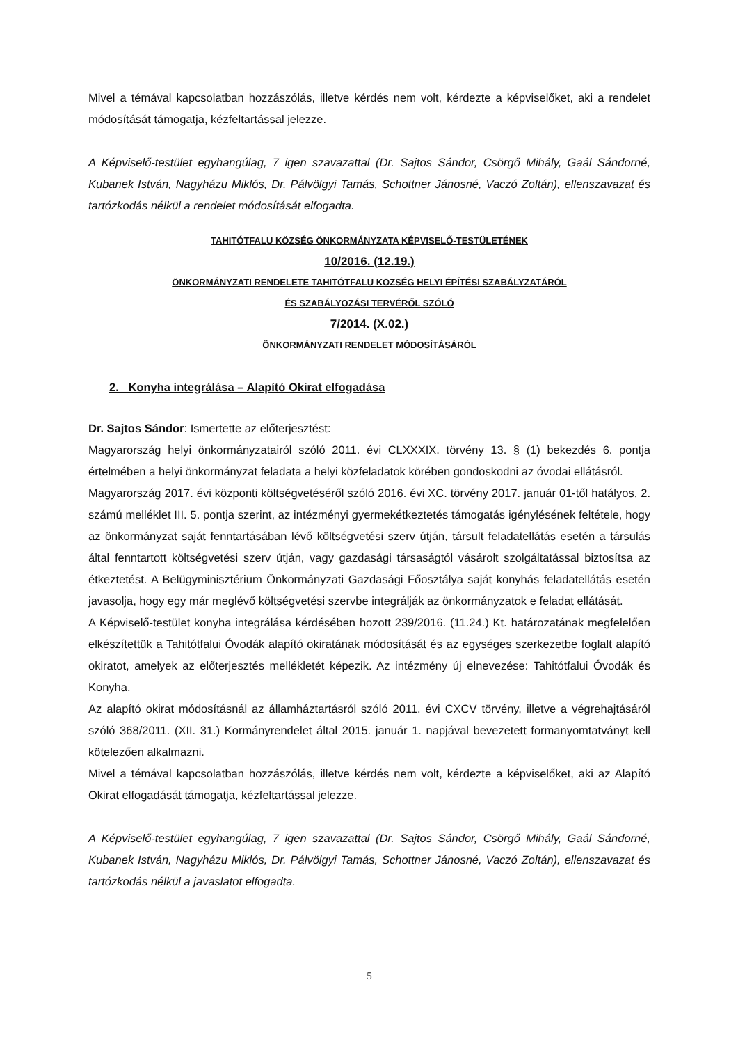Mivel a témával kapcsolatban hozzászólás, illetve kérdés nem volt, kérdezte a képviselőket, aki a rendelet módosítását támogatja, kézfeltartással jelezze.
A Képviselő-testület egyhangúlag, 7 igen szavazattal (Dr. Sajtos Sándor, Csörgő Mihály, Gaál Sándorné, Kubanek István, Nagyházu Miklós, Dr. Pálvölgyi Tamás, Schottner Jánosné, Vaczó Zoltán), ellenszavazat és tartózkodás nélkül a rendelet módosítását elfogadta.
TAHITÓTFALU KÖZSÉG ÖNKORMÁNYZATA KÉPVISELŐ-TESTÜLETÉNEK
10/2016. (12.19.)
ÖNKORMÁNYZATI RENDELETE TAHITÓTFALU KÖZSÉG HELYI ÉPÍTÉSI SZABÁLYZATÁRÓL
ÉS SZABÁLYOZÁSI TERVÉRŐL SZÓLÓ
7/2014. (X.02.)
ÖNKORMÁNYZATI RENDELET MÓDOSÍTÁSÁRÓL
2. Konyha integrálása – Alapító Okirat elfogadása
Dr. Sajtos Sándor: Ismertette az előterjesztést:
Magyarország helyi önkormányzatairól szóló 2011. évi CLXXXIX. törvény 13. § (1) bekezdés 6. pontja értelmében a helyi önkormányzat feladata a helyi közfeladatok körében gondoskodni az óvodai ellátásról.
Magyarország 2017. évi központi költségvetéséről szóló 2016. évi XC. törvény 2017. január 01-től hatályos, 2. számú melléklet III. 5. pontja szerint, az intézményi gyermekétkeztetés támogatás igénylésének feltétele, hogy az önkormányzat saját fenntartásában lévő költségvetési szerv útján, társult feladatellátás esetén a társulás által fenntartott költségvetési szerv útján, vagy gazdasági társaságtól vásárolt szolgáltatással biztosítsa az étkeztetést. A Belügyminisztérium Önkormányzati Gazdasági Főosztálya saját konyhás feladatellátás esetén javasolja, hogy egy már meglévő költségvetési szervbe integrálják az önkormányzatok e feladat ellátását.
A Képviselő-testület konyha integrálása kérdésében hozott 239/2016. (11.24.) Kt. határozatának megfelelően elkészítettük a Tahitótfalui Óvodák alapító okiratának módosítását és az egységes szerkezetbe foglalt alapító okiratot, amelyek az előterjesztés mellékletét képezik. Az intézmény új elnevezése: Tahitótfalui Óvodák és Konyha.
Az alapító okirat módosításnál az államháztartásról szóló 2011. évi CXCV törvény, illetve a végrehajtásáról szóló 368/2011. (XII. 31.) Kormányrendelet által 2015. január 1. napjával bevezetett formanyomtatványt kell kötelezően alkalmazni.
Mivel a témával kapcsolatban hozzászólás, illetve kérdés nem volt, kérdezte a képviselőket, aki az Alapító Okirat elfogadását támogatja, kézfeltartással jelezze.
A Képviselő-testület egyhangúlag, 7 igen szavazattal (Dr. Sajtos Sándor, Csörgő Mihály, Gaál Sándorné, Kubanek István, Nagyházu Miklós, Dr. Pálvölgyi Tamás, Schottner Jánosné, Vaczó Zoltán), ellenszavazat és tartózkodás nélkül a javaslatot elfogadta.
5